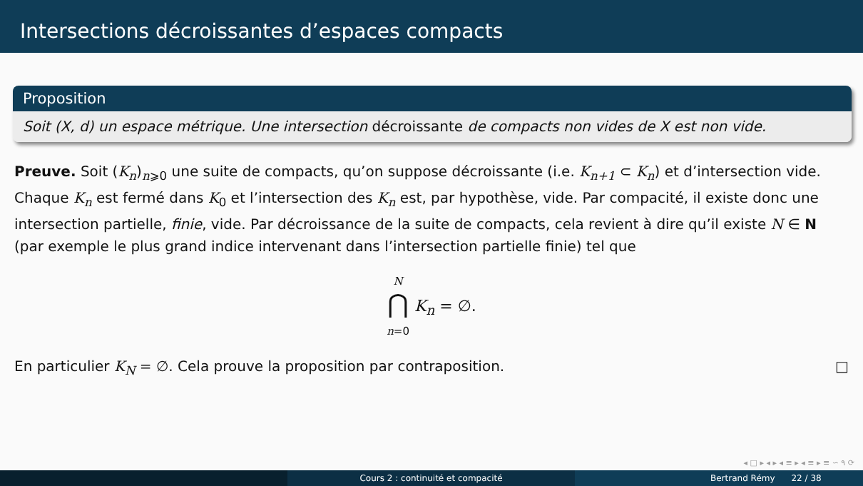Intersections décroissantes d’espaces compacts
Proposition
Soit (X, d) un espace métrique. Une intersection décroissante de compacts non vides de X est non vide.
Preuve. Soit (K<sub>n</sub>)<sub>n⩾0</sub> une suite de compacts, qu’on suppose décroissante (i.e. K<sub>n+1</sub> ⊂ K<sub>n</sub>) et d’intersection vide. Chaque K<sub>n</sub> est fermé dans K<sub>0</sub> et l’intersection des K<sub>n</sub> est, par hypothèse, vide. Par compacité, il existe donc une intersection partielle, finie, vide. Par décroissance de la suite de compacts, cela revient à dire qu’il existe N ∈ N (par exemple le plus grand indice intervenant dans l’intersection partielle finie) tel que
N
⋂
n=0 K<sub>n</sub> = ∅.
En particulier K<sub>N</sub> = ∅. Cela prouve la proposition par contraposition. □
◂ □ ▸ ◂ ▸ ◂ ≡ ▸ ◂ ≡ ▸ ≡ ∽ ۹ ⟳
Cours 2 : continuité et compacité Bertrand Rémy 22 / 38